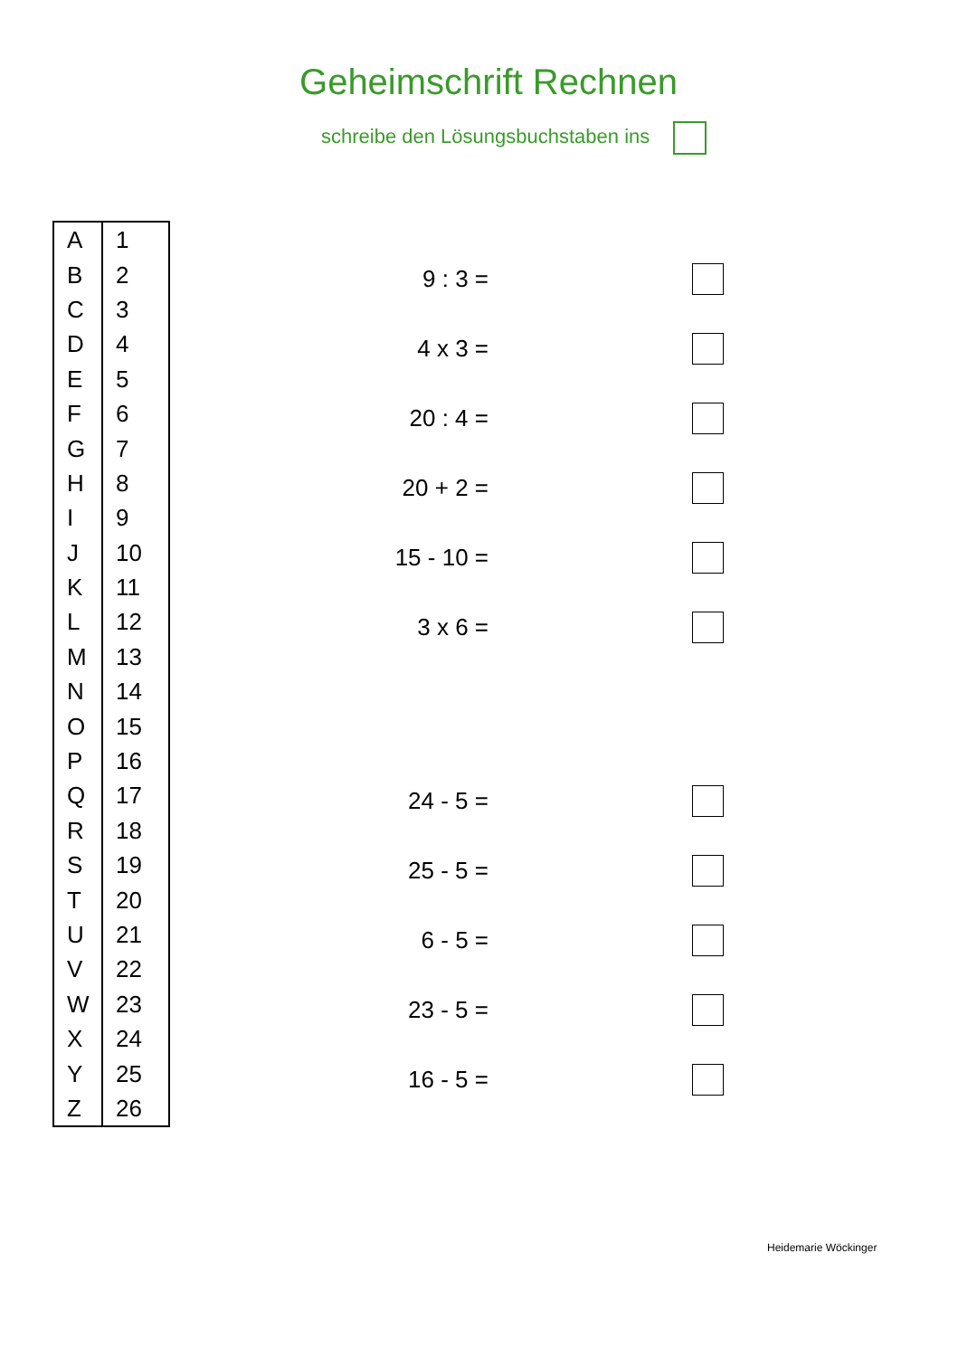Geheimschrift Rechnen
schreibe den Lösungsbuchstaben ins
| A | 1 |
| B | 2 |
| C | 3 |
| D | 4 |
| E | 5 |
| F | 6 |
| G | 7 |
| H | 8 |
| I | 9 |
| J | 10 |
| K | 11 |
| L | 12 |
| M | 13 |
| N | 14 |
| O | 15 |
| P | 16 |
| Q | 17 |
| R | 18 |
| S | 19 |
| T | 20 |
| U | 21 |
| V | 22 |
| W | 23 |
| X | 24 |
| Y | 25 |
| Z | 26 |
9 : 3 =
4 x 3 =
20 : 4 =
20 + 2 =
15 - 10 =
3 x 6 =
24 - 5 =
25 - 5 =
6 - 5 =
23 - 5 =
16 - 5 =
Heidemarie Wöckinger